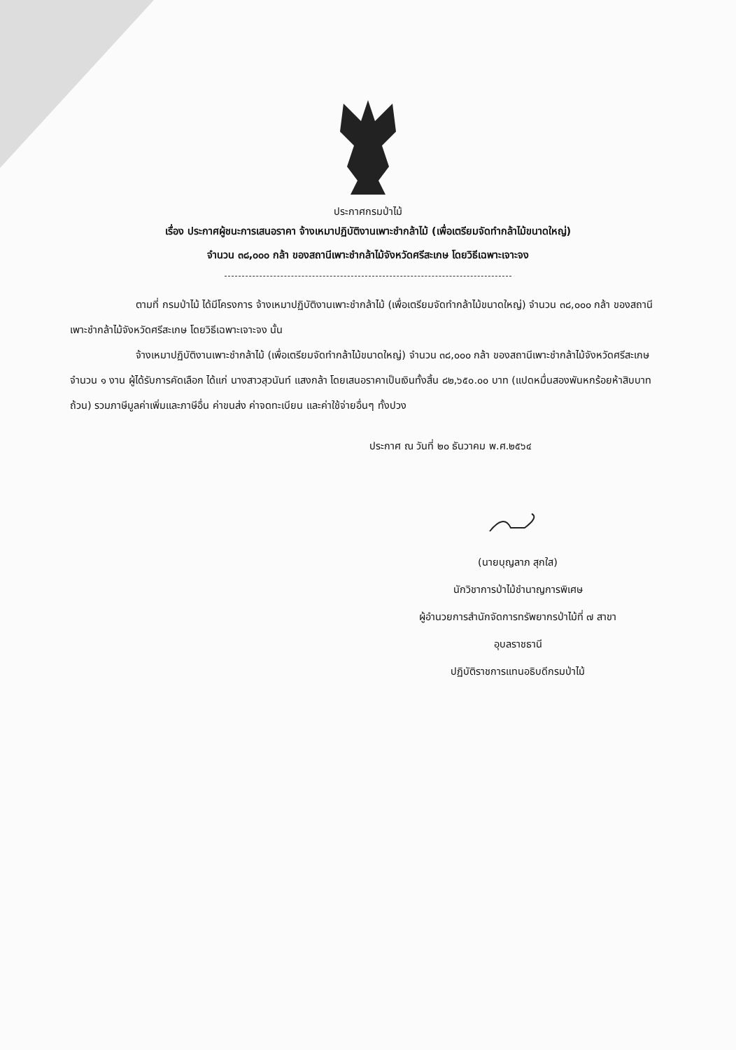ประกาศกรมป่าไม้
เรื่อง ประกาศผู้ชนะการเสนอราคา จ้างเหมาปฏิบัติงานเพาะชำกล้าไม้ (เพื่อเตรียมจัดทำกล้าไม้ขนาดใหญ่)
จำนวน ๓๘,๐๐๐ กล้า ของสถานีเพาะชำกล้าไม้จังหวัดศรีสะเกษ โดยวิธีเฉพาะเจาะจง
ตามที่ กรมป่าไม้ ได้มีโครงการ จ้างเหมาปฏิบัติงานเพาะชำกล้าไม้ (เพื่อเตรียมจัดทำกล้าไม้ขนาดใหญ่) จำนวน ๓๘,๐๐๐ กล้า ของสถานีเพาะชำกล้าไม้จังหวัดศรีสะเกษ โดยวิธีเฉพาะเจาะจง นั้น
จ้างเหมาปฏิบัติงานเพาะชำกล้าไม้ (เพื่อเตรียมจัดทำกล้าไม้ขนาดใหญ่) จำนวน ๓๘,๐๐๐ กล้า ของสถานีเพาะชำกล้าไม้จังหวัดศรีสะเกษ จำนวน ๑ งาน ผู้ได้รับการคัดเลือก ได้แก่ นางสาวสุวนันท์ แสงกล้า โดยเสนอราคาเป็นเงินทั้งสิ้น ๘๒,๖๕๐.๐๐ บาท (แปดหมื่นสองพันหกร้อยห้าสิบบาทถ้วน) รวมภาษีมูลค่าเพิ่มและภาษีอื่น ค่าขนส่ง ค่าจดทะเบียน และค่าใช้จ่ายอื่นๆ ทั้งปวง
ประกาศ ณ วันที่ ๒๐ ธันวาคม พ.ศ.๒๕๖๔
(นายบุญลาภ สุกใส)
นักวิชาการป่าไม้ชำนาญการพิเศษ
ผู้อำนวยการสำนักจัดการทรัพยากรป่าไม้ที่ ๗ สาขา
อุบลราชธานี
ปฏิบัติราชการแทนอธิบดีกรมป่าไม้